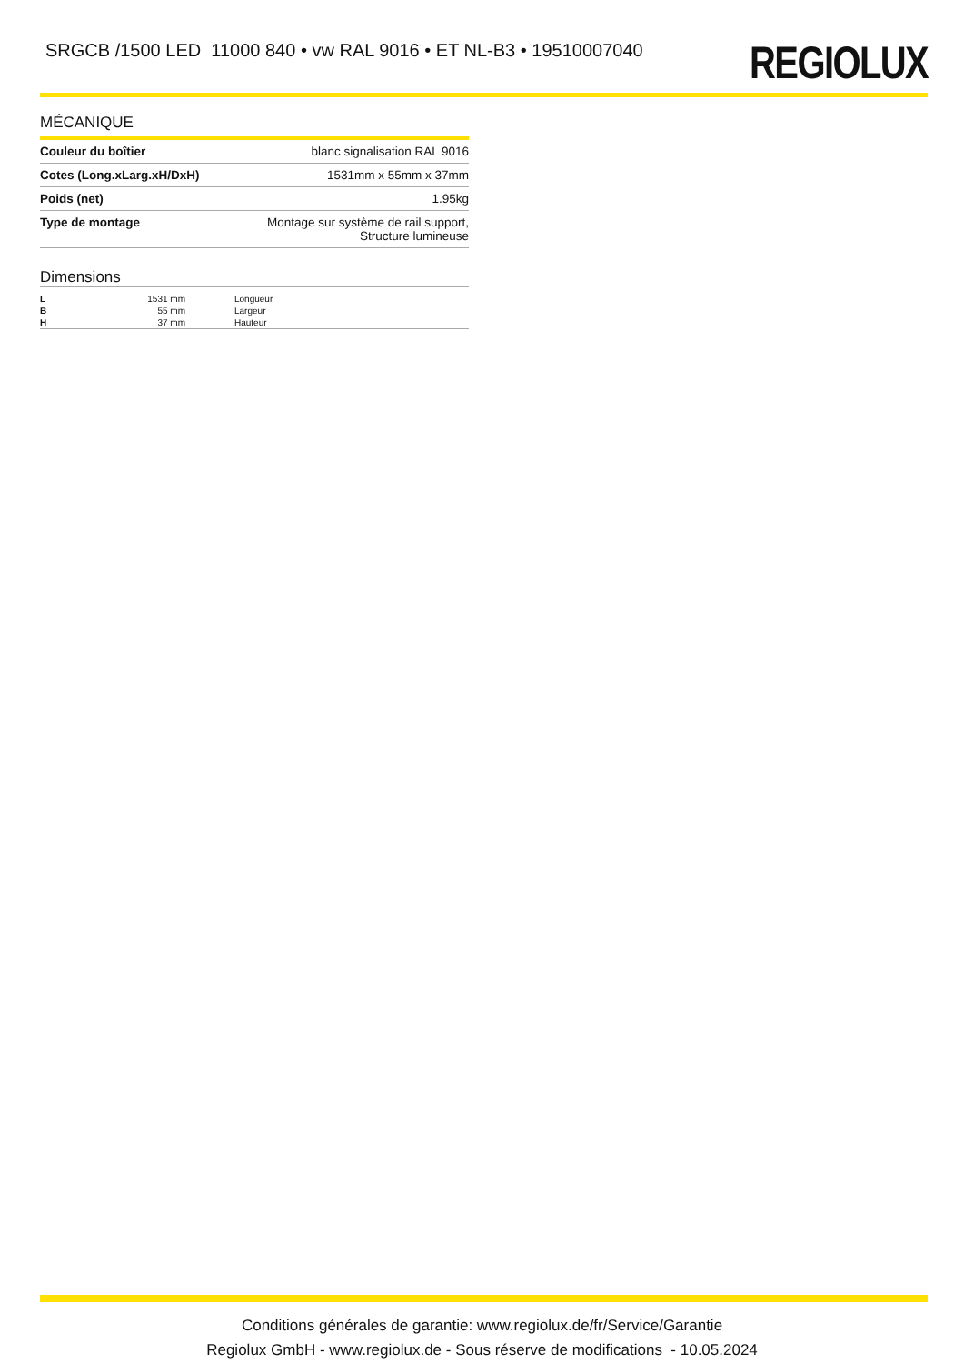SRGCB /1500 LED 11000 840 • vw RAL 9016 • ET NL-B3 • 19510007040
REGIOLUX
MÉCANIQUE
| Couleur du boîtier | blanc signalisation RAL 9016 |
| Cotes (Long.xLarg.xH/DxH) | 1531mm x 55mm x 37mm |
| Poids (net) | 1.95kg |
| Type de montage | Montage sur système de rail support, Structure lumineuse |
Dimensions
| L | 1531 mm | Longueur |
| B | 55 mm | Largeur |
| H | 37 mm | Hauteur |
Conditions générales de garantie: www.regiolux.de/fr/Service/Garantie
Regiolux GmbH - www.regiolux.de - Sous réserve de modifications - 10.05.2024